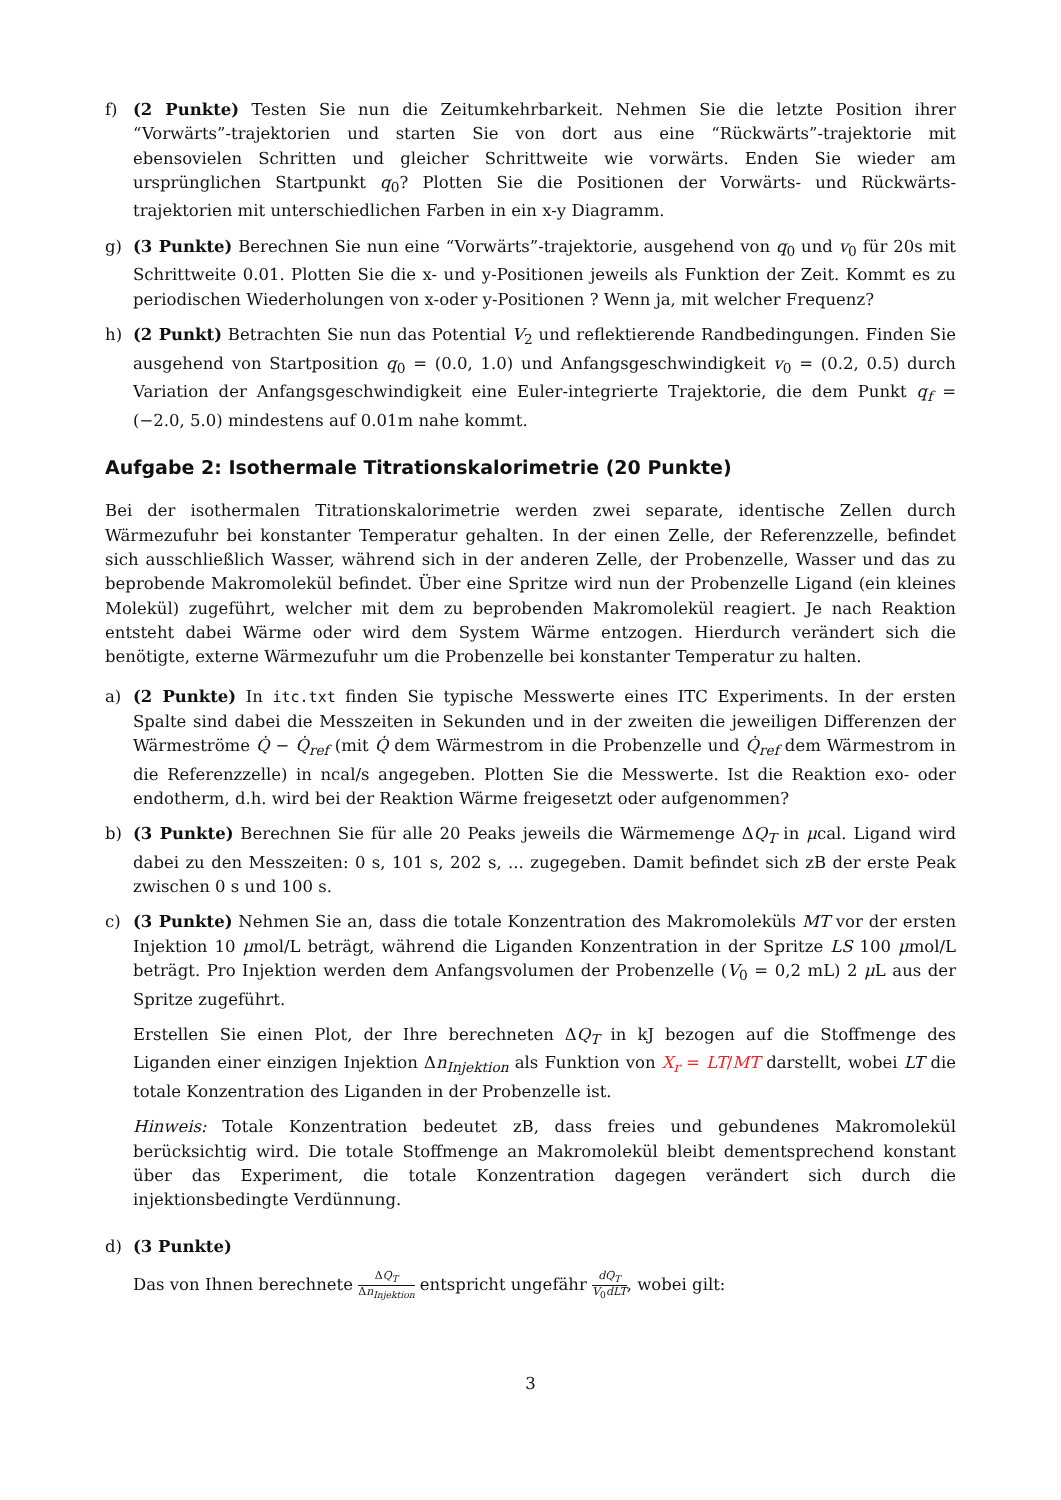f) (2 Punkte) Testen Sie nun die Zeitumkehrbarkeit. Nehmen Sie die letzte Position ihrer “Vorwärts”-trajektorien und starten Sie von dort aus eine “Rückwärts”-trajektorie mit ebensovielen Schritten und gleicher Schrittweite wie vorwärts. Enden Sie wieder am ursprünglichen Startpunkt q<sub>0</sub>? Plotten Sie die Positionen der Vorwärts- und Rückwärts-trajektorien mit unterschiedlichen Farben in ein x-y Diagramm.
g) (3 Punkte) Berechnen Sie nun eine “Vorwärts”-trajektorie, ausgehend von q<sub>0</sub> und v<sub>0</sub> für 20s mit Schrittweite 0.01. Plotten Sie die x- und y-Positionen jeweils als Funktion der Zeit. Kommt es zu periodischen Wiederholungen von x-oder y-Positionen ? Wenn ja, mit welcher Frequenz?
h) (2 Punkt) Betrachten Sie nun das Potential V<sub>2</sub> und reflektierende Randbedingungen. Finden Sie ausgehend von Startposition q<sub>0</sub> = (0.0, 1.0) und Anfangsgeschwindigkeit v<sub>0</sub> = (0.2, 0.5) durch Variation der Anfangsgeschwindigkeit eine Euler-integrierte Trajektorie, die dem Punkt q<sub>f</sub> = (−2.0, 5.0) mindestens auf 0.01m nahe kommt.
Aufgabe 2: Isothermale Titrationskalorimetrie (20 Punkte)
Bei der isothermalen Titrationskalorimetrie werden zwei separate, identische Zellen durch Wärmezufuhr bei konstanter Temperatur gehalten. In der einen Zelle, der Referenzzelle, befindet sich ausschließlich Wasser, während sich in der anderen Zelle, der Probenzelle, Wasser und das zu beprobende Makromolekül befindet. Über eine Spritze wird nun der Probenzelle Ligand (ein kleines Molekül) zugeführt, welcher mit dem zu beprobenden Makromolekül reagiert. Je nach Reaktion entsteht dabei Wärme oder wird dem System Wärme entzogen. Hierdurch verändert sich die benötigte, externe Wärmezufuhr um die Probenzelle bei konstanter Temperatur zu halten.
a) (2 Punkte) In itc.txt finden Sie typische Messwerte eines ITC Experiments. In der ersten Spalte sind dabei die Messzeiten in Sekunden und in der zweiten die jeweiligen Differenzen der Wärmeströme Q̇ − Q̇<sub>ref</sub> (mit Q̇ dem Wärmestrom in die Probenzelle und Q̇<sub>ref</sub> dem Wärmestrom in die Referenzzelle) in ncal/s angegeben. Plotten Sie die Messwerte. Ist die Reaktion exo- oder endotherm, d.h. wird bei der Reaktion Wärme freigesetzt oder aufgenommen?
b) (3 Punkte) Berechnen Sie für alle 20 Peaks jeweils die Wärmemenge ΔQ<sub>T</sub> in μcal. Ligand wird dabei zu den Messzeiten: 0 s, 101 s, 202 s, ... zugegeben. Damit befindet sich zB der erste Peak zwischen 0 s und 100 s.
c) (3 Punkte) Nehmen Sie an, dass die totale Konzentration des Makromoleküls MT vor der ersten Injektion 10 μmol/L beträgt, während die Liganden Konzentration in der Spritze LS 100 μmol/L beträgt. Pro Injektion werden dem Anfangsvolumen der Probenzelle (V<sub>0</sub> = 0,2 mL) 2 μ L aus der Spritze zugeführt.
Erstellen Sie einen Plot, der Ihre berechneten ΔQ<sub>T</sub> in kJ bezogen auf die Stoffmenge des Liganden einer einzigen Injektion Δn<sub>Injektion</sub> als Funktion von X<sub>r</sub> = LT/MT darstellt, wobei LT die totale Konzentration des Liganden in der Probenzelle ist.
Hinweis: Totale Konzentration bedeutet zB, dass freies und gebundenes Makromolekül berücksichtig wird. Die totale Stoffmenge an Makromolekül bleibt dementsprechend konstant über das Experiment, die totale Konzentration dagegen verändert sich durch die injektionsbedingte Verdünnung.
d) (3 Punkte)
Das von Ihnen berechnete ΔQ<sub>T</sub> Δn<sub>Injektion</sub> entspricht ungefähr dQ<sub>T</sub> V<sub>0</sub>dLT, wobei gilt:
3